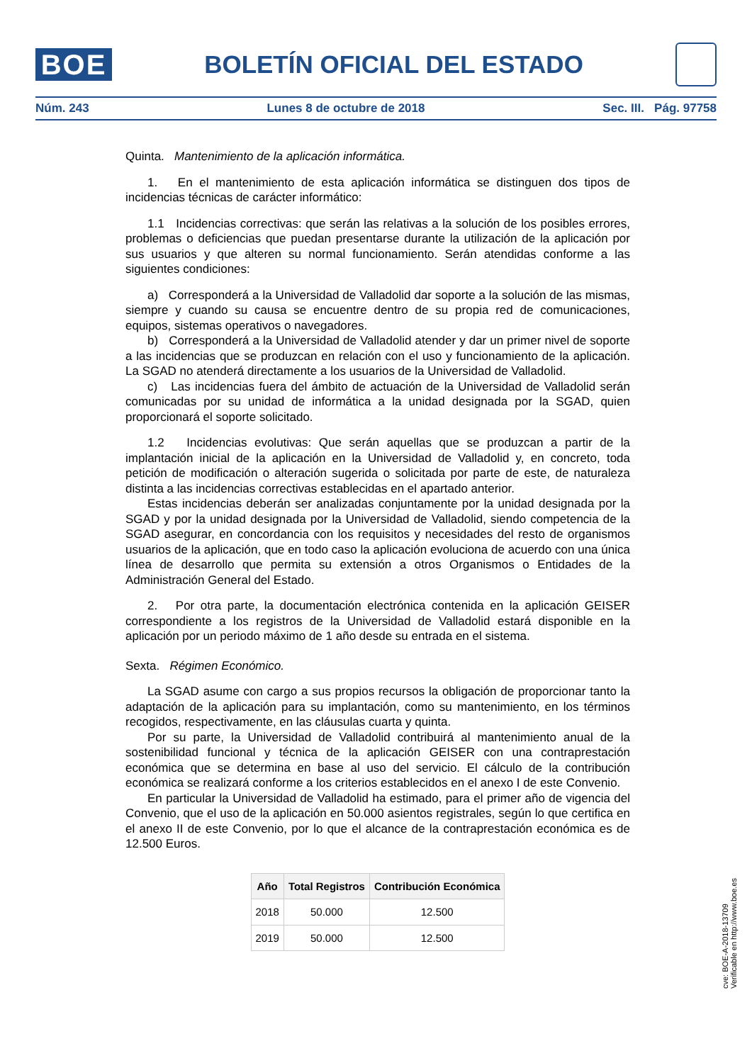BOE
BOLETÍN OFICIAL DEL ESTADO
Núm. 243 Lunes 8 de octubre de 2018 Sec. III. Pág. 97758
Quinta. Mantenimiento de la aplicación informática.
1. En el mantenimiento de esta aplicación informática se distinguen dos tipos de incidencias técnicas de carácter informático:
1.1 Incidencias correctivas: que serán las relativas a la solución de los posibles errores, problemas o deficiencias que puedan presentarse durante la utilización de la aplicación por sus usuarios y que alteren su normal funcionamiento. Serán atendidas conforme a las siguientes condiciones:
a) Corresponderá a la Universidad de Valladolid dar soporte a la solución de las mismas, siempre y cuando su causa se encuentre dentro de su propia red de comunicaciones, equipos, sistemas operativos o navegadores.
b) Corresponderá a la Universidad de Valladolid atender y dar un primer nivel de soporte a las incidencias que se produzcan en relación con el uso y funcionamiento de la aplicación. La SGAD no atenderá directamente a los usuarios de la Universidad de Valladolid.
c) Las incidencias fuera del ámbito de actuación de la Universidad de Valladolid serán comunicadas por su unidad de informática a la unidad designada por la SGAD, quien proporcionará el soporte solicitado.
1.2 Incidencias evolutivas: Que serán aquellas que se produzcan a partir de la implantación inicial de la aplicación en la Universidad de Valladolid y, en concreto, toda petición de modificación o alteración sugerida o solicitada por parte de este, de naturaleza distinta a las incidencias correctivas establecidas en el apartado anterior.
Estas incidencias deberán ser analizadas conjuntamente por la unidad designada por la SGAD y por la unidad designada por la Universidad de Valladolid, siendo competencia de la SGAD asegurar, en concordancia con los requisitos y necesidades del resto de organismos usuarios de la aplicación, que en todo caso la aplicación evoluciona de acuerdo con una única línea de desarrollo que permita su extensión a otros Organismos o Entidades de la Administración General del Estado.
2. Por otra parte, la documentación electrónica contenida en la aplicación GEISER correspondiente a los registros de la Universidad de Valladolid estará disponible en la aplicación por un periodo máximo de 1 año desde su entrada en el sistema.
Sexta. Régimen Económico.
La SGAD asume con cargo a sus propios recursos la obligación de proporcionar tanto la adaptación de la aplicación para su implantación, como su mantenimiento, en los términos recogidos, respectivamente, en las cláusulas cuarta y quinta.
Por su parte, la Universidad de Valladolid contribuirá al mantenimiento anual de la sostenibilidad funcional y técnica de la aplicación GEISER con una contraprestación económica que se determina en base al uso del servicio. El cálculo de la contribución económica se realizará conforme a los criterios establecidos en el anexo I de este Convenio.
En particular la Universidad de Valladolid ha estimado, para el primer año de vigencia del Convenio, que el uso de la aplicación en 50.000 asientos registrales, según lo que certifica en el anexo II de este Convenio, por lo que el alcance de la contraprestación económica es de 12.500 Euros.
| Año | Total Registros | Contribución Económica |
| --- | --- | --- |
| 2018 | 50.000 | 12.500 |
| 2019 | 50.000 | 12.500 |
cve: BOE-A-2018-13709
Verificable en http://www.boe.es